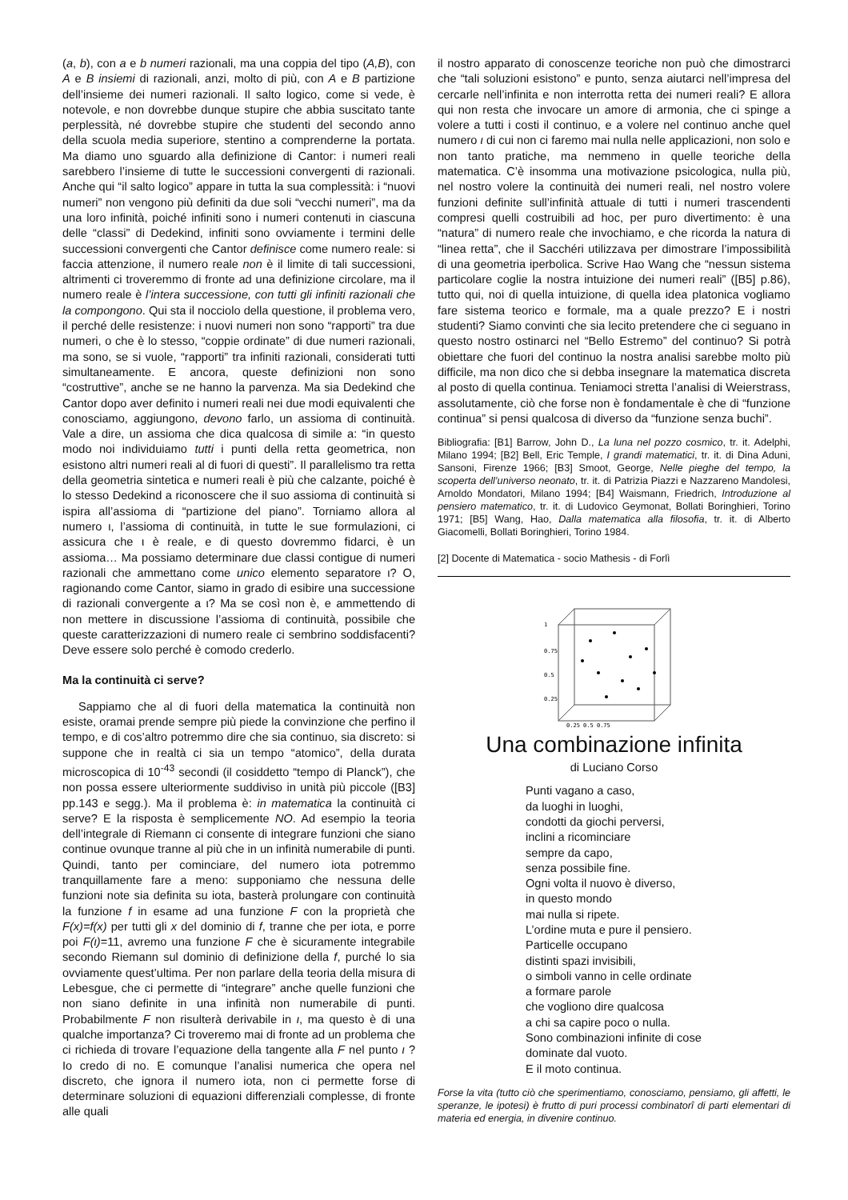(a, b), con a e b numeri razionali, ma una coppia del tipo (A,B), con A e B insiemi di razionali, anzi, molto di più, con A e B partizione dell’insieme dei numeri razionali. Il salto logico, come si vede, è notevole, e non dovrebbe dunque stupire che abbia suscitato tante perplessità, né dovrebbe stupire che studenti del secondo anno della scuola media superiore, stentino a comprenderne la portata. Ma diamo uno sguardo alla definizione di Cantor: i numeri reali sarebbero l’insieme di tutte le successioni convergenti di razionali. Anche qui “il salto logico” appare in tutta la sua complessità: i “nuovi numeri” non vengono più definiti da due soli “vecchi numeri”, ma da una loro infinità, poiché infiniti sono i numeri contenuti in ciascuna delle “classi” di Dedekind, infiniti sono ovviamente i termini delle successioni convergenti che Cantor definisce come numero reale: si faccia attenzione, il numero reale non è il limite di tali successioni, altrimenti ci troveremmo di fronte ad una definizione circolare, ma il numero reale è l’intera successione, con tutti gli infiniti razionali che la compongono. Qui sta il nocciolo della questione, il problema vero, il perché delle resistenze: i nuovi numeri non sono “rapporti” tra due numeri, o che è lo stesso, “coppie ordinate” di due numeri razionali, ma sono, se si vuole, “rapporti” tra infiniti razionali, considerati tutti simultaneamente. E ancora, queste definizioni non sono “costruttive”, anche se ne hanno la parvenza. Ma sia Dedekind che Cantor dopo aver definito i numeri reali nei due modi equivalenti che conosciamo, aggiungono, devono farlo, un assioma di continuità. Vale a dire, un assioma che dica qualcosa di simile a: “in questo modo noi individuiamo tutti i punti della retta geometrica, non esistono altri numeri reali al di fuori di questi”. Il parallelismo tra retta della geometria sintetica e numeri reali è più che calzante, poiché è lo stesso Dedekind a riconoscere che il suo assioma di continuità si ispira all’assioma di “partizione del piano”. Torniamo allora al numero ι, l’assioma di continuità, in tutte le sue formulazioni, ci assicura che ι è reale, e di questo dovremmo fidarci, è un assioma… Ma possiamo determinare due classi contigue di numeri razionali che ammettano come unico elemento separatore ι? O, ragionando come Cantor, siamo in grado di esibire una successione di razionali convergente a ι? Ma se così non è, e ammettendo di non mettere in discussione l’assioma di continuità, possibile che queste caratterizzazioni di numero reale ci sembrino soddisfacenti? Deve essere solo perché è comodo crederlo.
Ma la continuità ci serve?
Sappiamo che al di fuori della matematica la continuità non esiste, oramai prende sempre più piede la convinzione che perfino il tempo, e di cos’altro potremmo dire che sia continuo, sia discreto: si suppone che in realtà ci sia un tempo “atomico”, della durata microscopica di 10<sup>-43</sup> secondi (il cosiddetto “tempo di Planck”), che non possa essere ulteriormente suddiviso in unità più piccole ([B3] pp.143 e segg.). Ma il problema è: in matematica la continuità ci serve? E la risposta è semplicemente NO. Ad esempio la teoria dell’integrale di Riemann ci consente di integrare funzioni che siano continue ovunque tranne al più che in un infinità numerabile di punti. Quindi, tanto per cominciare, del numero iota potremmo tranquillamente fare a meno: supponiamo che nessuna delle funzioni note sia definita su iota, basterà prolungare con continuità la funzione f in esame ad una funzione F con la proprietà che F(x)=f(x) per tutti gli x del dominio di f, tranne che per iota, e porre poi F(ι)=11, avremo una funzione F che è sicuramente integrabile secondo Riemann sul dominio di definizione della f, purché lo sia ovviamente quest’ultima. Per non parlare della teoria della misura di Lebesgue, che ci permette di “integrare” anche quelle funzioni che non siano definite in una infinità non numerabile di punti. Probabilmente F non risulterà derivabile in ι, ma questo è di una qualche importanza? Ci troveremo mai di fronte ad un problema che ci richieda di trovare l’equazione della tangente alla F nel punto ι ? Io credo di no. E comunque l’analisi numerica che opera nel discreto, che ignora il numero iota, non ci permette forse di determinare soluzioni di equazioni differenziali complesse, di fronte alle quali
il nostro apparato di conoscenze teoriche non può che dimostrarci che “tali soluzioni esistono” e punto, senza aiutarci nell’impresa del cercarle nell’infinita e non interrotta retta dei numeri reali? E allora qui non resta che invocare un amore di armonia, che ci spinge a volere a tutti i costi il continuo, e a volere nel continuo anche quel numero ι di cui non ci faremo mai nulla nelle applicazioni, non solo e non tanto pratiche, ma nemmeno in quelle teoriche della matematica. C’è insomma una motivazione psicologica, nulla più, nel nostro volere la continuità dei numeri reali, nel nostro volere funzioni definite sull’infinità attuale di tutti i numeri trascendenti compresi quelli costruibili ad hoc, per puro divertimento: è una “natura” di numero reale che invochiamo, e che ricorda la natura di “linea retta”, che il Sacchéri utilizzava per dimostrare l’impossibilità di una geometria iperbolica. Scrive Hao Wang che “nessun sistema particolare coglie la nostra intuizione dei numeri reali” ([B5] p.86), tutto qui, noi di quella intuizione, di quella idea platonica vogliamo fare sistema teorico e formale, ma a quale prezzo? E i nostri studenti? Siamo convinti che sia lecito pretendere che ci seguano in questo nostro ostinarci nel “Bello Estremo” del continuo? Si potrà obiettare che fuori del continuo la nostra analisi sarebbe molto più difficile, ma non dico che si debba insegnare la matematica discreta al posto di quella continua. Teniamoci stretta l’analisi di Weierstrass, assolutamente, ciò che forse non è fondamentale è che di “funzione continua” si pensi qualcosa di diverso da “funzione senza buchi”.
Bibliografia: [B1] Barrow, John D., La luna nel pozzo cosmico, tr. it. Adelphi, Milano 1994; [B2] Bell, Eric Temple, I grandi matematici, tr. it. di Dina Aduni, Sansoni, Firenze 1966; [B3] Smoot, George, Nelle pieghe del tempo, la scoperta dell’universo neonato, tr. it. di Patrizia Piazzi e Nazzareno Mandolesi, Arnoldo Mondatori, Milano 1994; [B4] Waismann, Friedrich, Introduzione al pensiero matematico, tr. it. di Ludovico Geymonat, Bollati Boringhieri, Torino 1971; [B5] Wang, Hao, Dalla matematica alla filosofia, tr. it. di Alberto Giacomelli, Bollati Boringhieri, Torino 1984.
[2] Docente di Matematica - socio Mathesis - di Forlì
1
0.75
0.5
0.25
0.25 0.5 0.75
Una combinazione infinita
di Luciano Corso
Punti vagano a caso,
da luoghi in luoghi,
condotti da giochi perversi,
inclini a ricominciare
sempre da capo,
senza possibile fine.
Ogni volta il nuovo è diverso,
in questo mondo
mai nulla si ripete.
L’ordine muta e pure il pensiero.
Particelle occupano
distinti spazi invisibili,
o simboli vanno in celle ordinate
a formare parole
che vogliono dire qualcosa
a chi sa capire poco o nulla.
Sono combinazioni infinite di cose
dominate dal vuoto.
E il moto continua.
Forse la vita (tutto ciò che sperimentiamo, conosciamo, pensiamo, gli affetti, le speranze, le ipotesi) è frutto di puri processi combinatorî di parti elementari di materia ed energia, in divenire continuo.